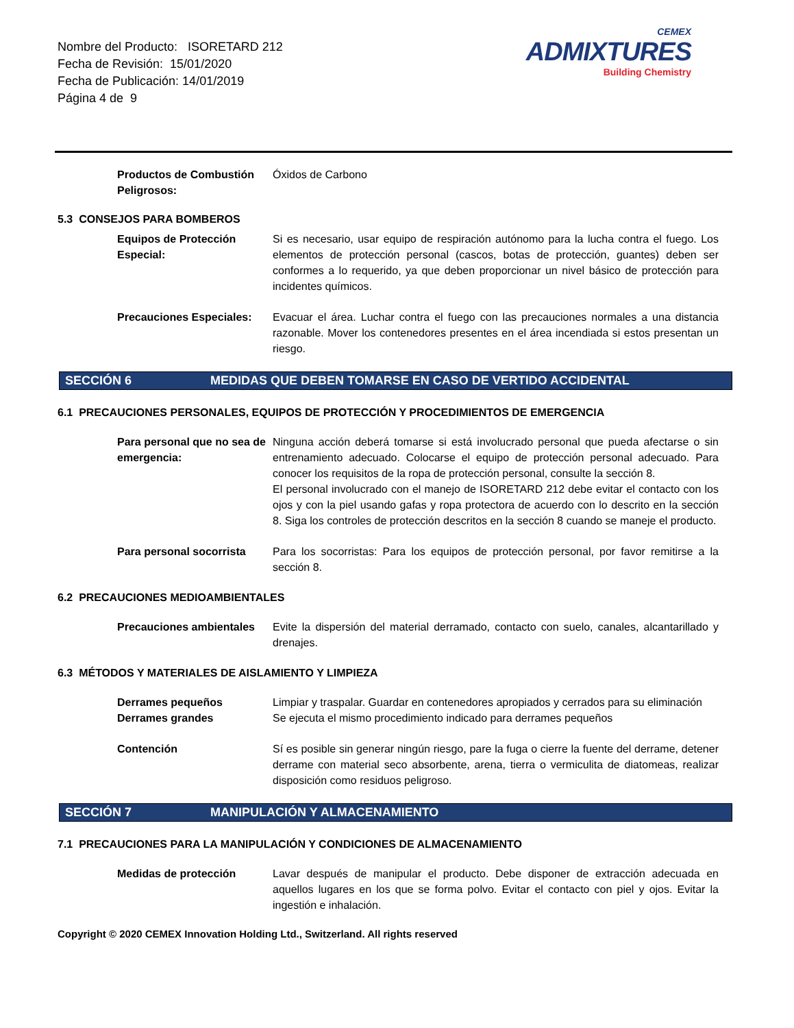Nombre del Producto: ISORETARD 212
Fecha de Revisión: 15/01/2020
Fecha de Publicación: 14/01/2019
Página 4 de 9
CEMEX
ADMIXTURES
Building Chemistry
Productos de Combustión Peligrosos:
Óxidos de Carbono
5.3 CONSEJOS PARA BOMBEROS
Equipos de Protección Especial:
Si es necesario, usar equipo de respiración autónomo para la lucha contra el fuego. Los elementos de protección personal (cascos, botas de protección, guantes) deben ser conformes a lo requerido, ya que deben proporcionar un nivel básico de protección para incidentes químicos.
Precauciones Especiales:
Evacuar el área. Luchar contra el fuego con las precauciones normales a una distancia razonable. Mover los contenedores presentes en el área incendiada si estos presentan un riesgo.
SECCIÓN 6 MEDIDAS QUE DEBEN TOMARSE EN CASO DE VERTIDO ACCIDENTAL
6.1 PRECAUCIONES PERSONALES, EQUIPOS DE PROTECCIÓN Y PROCEDIMIENTOS DE EMERGENCIA
Para personal que no sea de emergencia:
Ninguna acción deberá tomarse si está involucrado personal que pueda afectarse o sin entrenamiento adecuado. Colocarse el equipo de protección personal adecuado. Para conocer los requisitos de la ropa de protección personal, consulte la sección 8.
El personal involucrado con el manejo de ISORETARD 212 debe evitar el contacto con los ojos y con la piel usando gafas y ropa protectora de acuerdo con lo descrito en la sección 8. Siga los controles de protección descritos en la sección 8 cuando se maneje el producto.
Para personal socorrista
Para los socorristas: Para los equipos de protección personal, por favor remitirse a la sección 8.
6.2 PRECAUCIONES MEDIOAMBIENTALES
Precauciones ambientales
Evite la dispersión del material derramado, contacto con suelo, canales, alcantarillado y drenajes.
6.3 MÉTODOS Y MATERIALES DE AISLAMIENTO Y LIMPIEZA
Derrames pequeños Limpiar y traspalar. Guardar en contenedores apropiados y cerrados para su eliminación
Derrames grandes Se ejecuta el mismo procedimiento indicado para derrames pequeños
Contención Sí es posible sin generar ningún riesgo, pare la fuga o cierre la fuente del derrame, detener derrame con material seco absorbente, arena, tierra o vermiculita de diatomeas, realizar disposición como residuos peligroso.
SECCIÓN 7 MANIPULACIÓN Y ALMACENAMIENTO
7.1 PRECAUCIONES PARA LA MANIPULACIÓN Y CONDICIONES DE ALMACENAMIENTO
Medidas de protección Lavar después de manipular el producto. Debe disponer de extracción adecuada en aquellos lugares en los que se forma polvo. Evitar el contacto con piel y ojos. Evitar la ingestión e inhalación.
Copyright © 2020 CEMEX Innovation Holding Ltd., Switzerland. All rights reserved